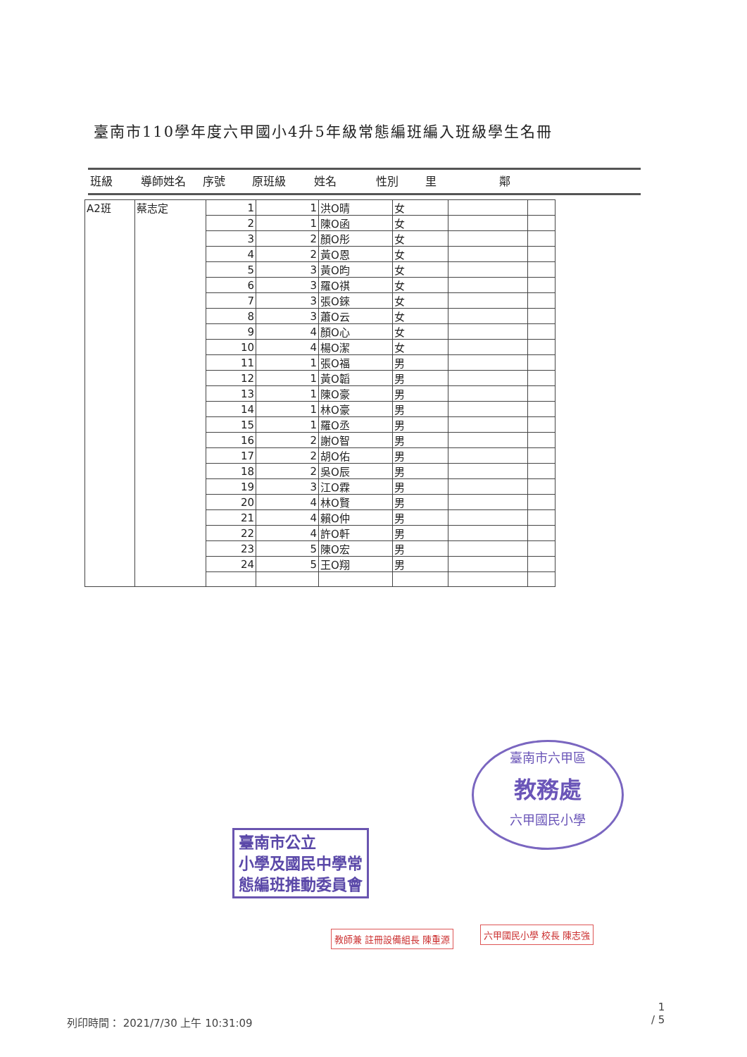臺南市110學年度六甲國小4升5年級常態編班編入班級學生名冊
班級 導師姓名 序號 原班級 姓名 性別 里 鄰
| A2班 | 蔡志定 | 1 | 1 | 洪O晴 | 女 | | |
| | | 2 | 1 | 陳O函 | 女 | | |
| | | 3 | 2 | 顏O彤 | 女 | | |
| | | 4 | 2 | 黃O恩 | 女 | | |
| | | 5 | 3 | 黃O昀 | 女 | | |
| | | 6 | 3 | 羅O祺 | 女 | | |
| | | 7 | 3 | 張O錸 | 女 | | |
| | | 8 | 3 | 蕭O云 | 女 | | |
| | | 9 | 4 | 顏O心 | 女 | | |
| | | 10 | 4 | 楊O潔 | 女 | | |
| | | 11 | 1 | 張O福 | 男 | | |
| | | 12 | 1 | 黃O韜 | 男 | | |
| | | 13 | 1 | 陳O豪 | 男 | | |
| | | 14 | 1 | 林O豪 | 男 | | |
| | | 15 | 1 | 羅O丞 | 男 | | |
| | | 16 | 2 | 謝O智 | 男 | | |
| | | 17 | 2 | 胡O佑 | 男 | | |
| | | 18 | 2 | 吳O辰 | 男 | | |
| | | 19 | 3 | 江O霖 | 男 | | |
| | | 20 | 4 | 林O賢 | 男 | | |
| | | 21 | 4 | 賴O仲 | 男 | | |
| | | 22 | 4 | 許O軒 | 男 | | |
| | | 23 | 5 | 陳O宏 | 男 | | |
| | | 24 | 5 | 王O翔 | 男 | | |
臺南市六甲區
教務處
六甲國民小學
臺南市公立
小學及國民中學常
態編班推動委員會
教師兼 註冊設備組長 陳重源 六甲國民小學 校長 陳志強
列印時間： 2021/7/30 上午 10:31:09
1
/ 5